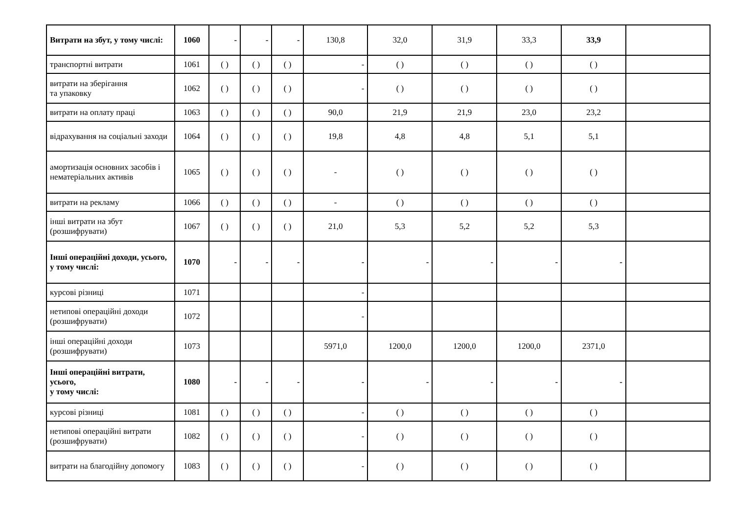| Витрати на збут, у тому числі: | 1060 | - | - | - | 130,8 | 32,0 | 31,9 | 33,3 | 33,9 | |
| транспортні витрати | 1061 | ( ) | ( ) | ( ) | - | ( ) | ( ) | ( ) | ( ) | |
| витрати на зберігання та упаковку | 1062 | ( ) | ( ) | ( ) | - | ( ) | ( ) | ( ) | ( ) | |
| витрати на оплату праці | 1063 | ( ) | ( ) | ( ) | 90,0 | 21,9 | 21,9 | 23,0 | 23,2 | |
| відрахування на соціальні заходи | 1064 | ( ) | ( ) | ( ) | 19,8 | 4,8 | 4,8 | 5,1 | 5,1 | |
| амортизація основних засобів і нематеріальних активів | 1065 | ( ) | ( ) | ( ) | - | ( ) | ( ) | ( ) | ( ) | |
| витрати на рекламу | 1066 | ( ) | ( ) | ( ) | - | ( ) | ( ) | ( ) | ( ) | |
| інші витрати на збут (розшифрувати) | 1067 | ( ) | ( ) | ( ) | 21,0 | 5,3 | 5,2 | 5,2 | 5,3 | |
| Інші операційні доходи, усього, у тому числі: | 1070 | - | - | - | - | - | - | - | - | |
| курсові різниці | 1071 | | | | - | | | | | |
| нетипові операційні доходи (розшифрувати) | 1072 | | | | - | | | | | |
| інші операційні доходи (розшифрувати) | 1073 | | | | 5971,0 | 1200,0 | 1200,0 | 1200,0 | 2371,0 | |
| Інші операційні витрати, усього, у тому числі: | 1080 | - | - | - | - | - | - | - | - | |
| курсові різниці | 1081 | ( ) | ( ) | ( ) | - | ( ) | ( ) | ( ) | ( ) | |
| нетипові операційні витрати (розшифрувати) | 1082 | ( ) | ( ) | ( ) | - | ( ) | ( ) | ( ) | ( ) | |
| витрати на благодійну допомогу | 1083 | ( ) | ( ) | ( ) | - | ( ) | ( ) | ( ) | ( ) | |